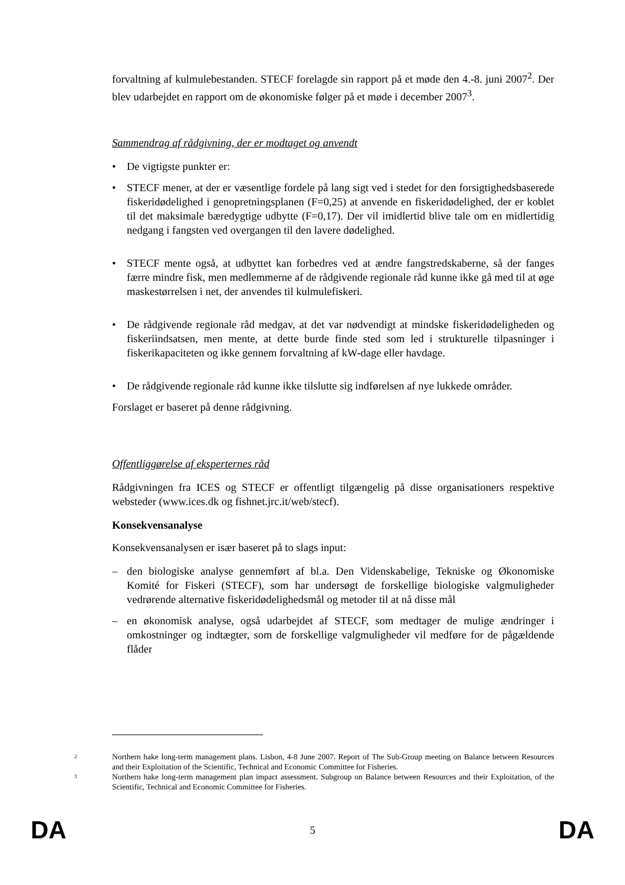forvaltning af kulmulebestanden. STECF forelagde sin rapport på et møde den 4.-8. juni 2007<sup>2</sup>. Der blev udarbejdet en rapport om de økonomiske følger på et møde i december 2007<sup>3</sup>.
Sammendrag af rådgivning, der er modtaget og anvendt
• De vigtigste punkter er:
• STECF mener, at der er væsentlige fordele på lang sigt ved i stedet for den forsigtighedsbaserede fiskeridødelighed i genopretningsplanen (F=0,25) at anvende en fiskeridødelighed, der er koblet til det maksimale bæredygtige udbytte (F=0,17). Der vil imidlertid blive tale om en midlertidig nedgang i fangsten ved overgangen til den lavere dødelighed.
• STECF mente også, at udbyttet kan forbedres ved at ændre fangstredskaberne, så der fanges færre mindre fisk, men medlemmerne af de rådgivende regionale råd kunne ikke gå med til at øge maskestørrelsen i net, der anvendes til kulmulefiskeri.
• De rådgivende regionale råd medgav, at det var nødvendigt at mindske fiskeridødeligheden og fiskeriindsatsen, men mente, at dette burde finde sted som led i strukturelle tilpasninger i fiskerikapaciteten og ikke gennem forvaltning af kW-dage eller havdage.
• De rådgivende regionale råd kunne ikke tilslutte sig indførelsen af nye lukkede områder.
Forslaget er baseret på denne rådgivning.
Offentliggørelse af eksperternes råd
Rådgivningen fra ICES og STECF er offentligt tilgængelig på disse organisationers respektive websteder (www.ices.dk og fishnet.jrc.it/web/stecf).
Konsekvensanalyse
Konsekvensanalysen er især baseret på to slags input:
– den biologiske analyse gennemført af bl.a. Den Videnskabelige, Tekniske og Økonomiske Komité for Fiskeri (STECF), som har undersøgt de forskellige biologiske valgmuligheder vedrørende alternative fiskeridødelighedsmål og metoder til at nå disse mål
– en økonomisk analyse, også udarbejdet af STECF, som medtager de mulige ændringer i omkostninger og indtægter, som de forskellige valgmuligheder vil medføre for de pågældende flåder
2
Northern hake long-term management plans. Lisbon, 4-8 June 2007. Report of The Sub-Group meeting on Balance between Resources and their Exploitation of the Scientific, Technical and Economic Committee for Fisheries.
3
Northern hake long-term management plan impact assessment. Subgroup on Balance between Resources and their Exploitation, of the Scientific, Technical and Economic Committee for Fisheries.
DA 5 DA